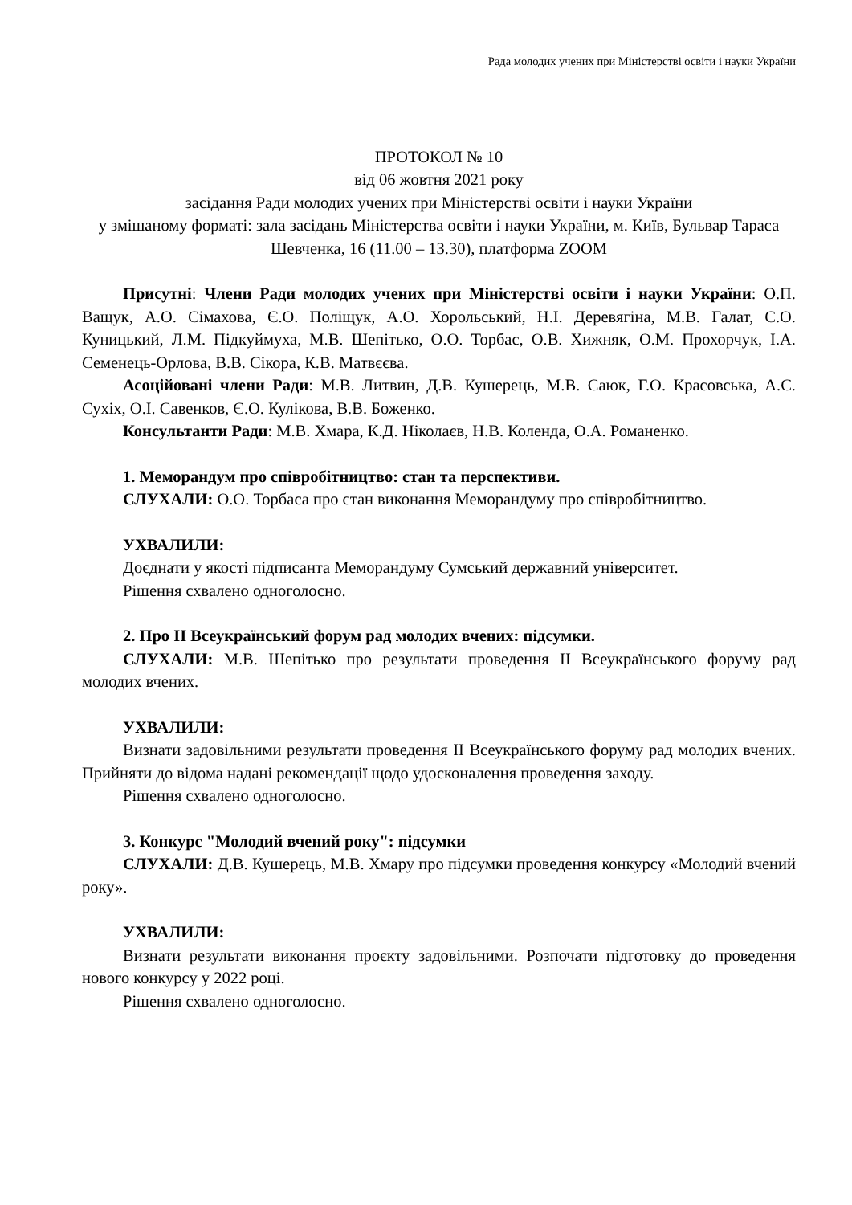Рада молодих учених при Міністерстві освіти і науки України
ПРОТОКОЛ № 10
від 06 жовтня 2021 року
засідання Ради молодих учених при Міністерстві освіти і науки України
у змішаному форматі: зала засідань Міністерства освіти і науки України, м. Київ, Бульвар Тараса Шевченка, 16 (11.00 – 13.30), платформа ZOOM
Присутні: Члени Ради молодих учених при Міністерстві освіти і науки України: О.П. Ващук, А.О. Сімахова, Є.О. Поліщук, А.О. Хорольський, Н.І. Деревягіна, М.В. Галат, С.О. Куницький, Л.М. Підкуймуха, М.В. Шепітько, О.О. Торбас, О.В. Хижняк, О.М. Прохорчук, І.А. Семенець-Орлова, В.В. Сікора, К.В. Матвєєва.
Асоційовані члени Ради: М.В. Литвин, Д.В. Кушерець, М.В. Саюк, Г.О. Красовська, А.С. Сухіх, О.І. Савенков, Є.О. Кулікова, В.В. Боженко.
Консультанти Ради: М.В. Хмара, К.Д. Ніколаєв, Н.В. Коленда, О.А. Романенко.
1. Меморандум про співробітництво: стан та перспективи.
СЛУХАЛИ: О.О. Торбаса про стан виконання Меморандуму про співробітництво.
УХВАЛИЛИ:
Доєднати у якості підписанта Меморандуму Сумський державний університет.
Рішення схвалено одноголосно.
2. Про ІІ Всеукраїнський форум рад молодих вчених: підсумки.
СЛУХАЛИ: М.В. Шепітько про результати проведення ІІ Всеукраїнського форуму рад молодих вчених.
УХВАЛИЛИ:
Визнати задовільними результати проведення ІІ Всеукраїнського форуму рад молодих вчених. Прийняти до відома надані рекомендації щодо удосконалення проведення заходу.
Рішення схвалено одноголосно.
3. Конкурс "Молодий вчений року": підсумки
СЛУХАЛИ: Д.В. Кушерець, М.В. Хмару про підсумки проведення конкурсу «Молодий вчений року».
УХВАЛИЛИ:
Визнати результати виконання проєкту задовільними. Розпочати підготовку до проведення нового конкурсу у 2022 році.
Рішення схвалено одноголосно.